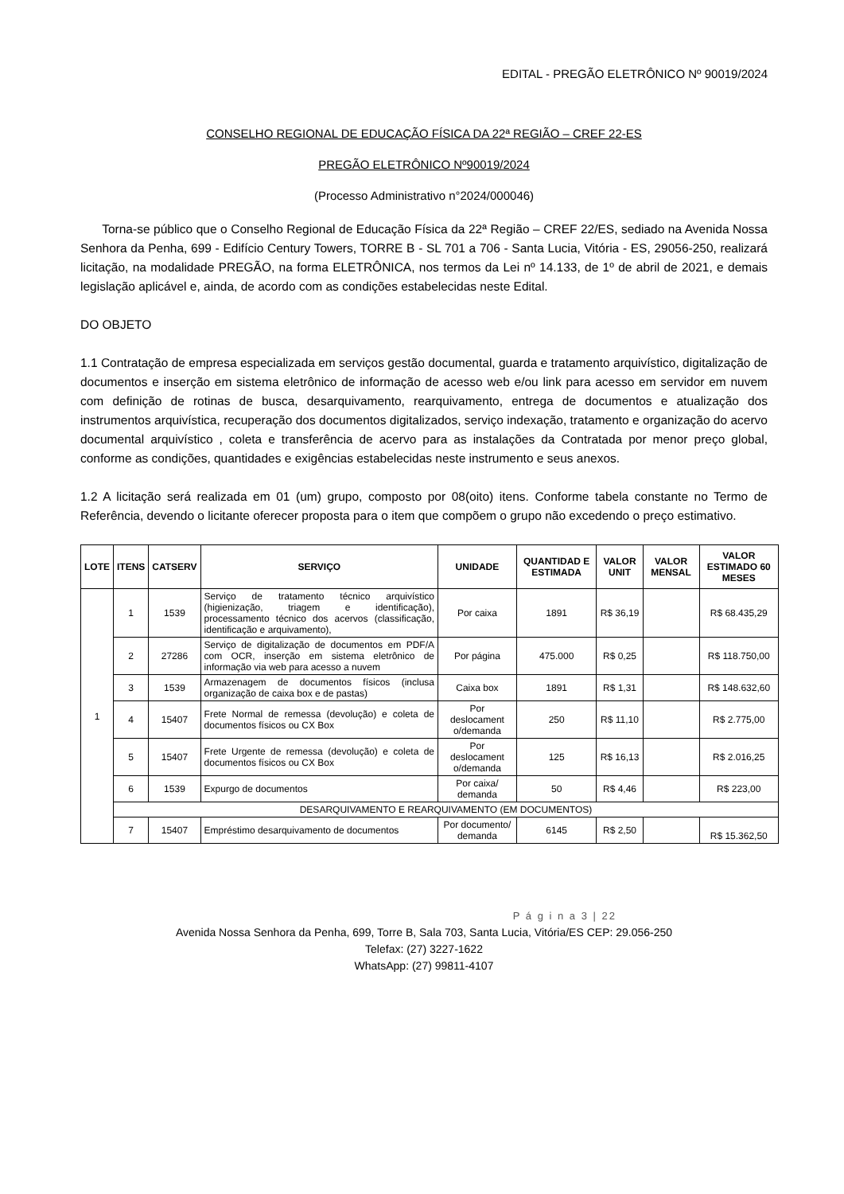EDITAL - PREGÃO ELETRÔNICO Nº 90019/2024
CONSELHO REGIONAL DE EDUCAÇÃO FÍSICA DA 22ª REGIÃO – CREF 22-ES
PREGÃO ELETRÔNICO Nº90019/2024
(Processo Administrativo n°2024/000046)
Torna-se público que o Conselho Regional de Educação Física da 22ª Região – CREF 22/ES, sediado na Avenida Nossa Senhora da Penha, 699 - Edifício Century Towers, TORRE B - SL 701 a 706 - Santa Lucia, Vitória - ES, 29056-250, realizará licitação, na modalidade PREGÃO, na forma ELETRÔNICA, nos termos da Lei nº 14.133, de 1º de abril de 2021, e demais legislação aplicável e, ainda, de acordo com as condições estabelecidas neste Edital.
DO OBJETO
1.1 Contratação de empresa especializada em serviços gestão documental, guarda e tratamento arquivístico, digitalização de documentos e inserção em sistema eletrônico de informação de acesso web e/ou link para acesso em servidor em nuvem com definição de rotinas de busca, desarquivamento, rearquivamento, entrega de documentos e atualização dos instrumentos arquivística, recuperação dos documentos digitalizados, serviço indexação, tratamento e organização do acervo documental arquivístico , coleta e transferência de acervo para as instalações da Contratada por menor preço global, conforme as condições, quantidades e exigências estabelecidas neste instrumento e seus anexos.
1.2 A licitação será realizada em 01 (um) grupo, composto por 08(oito) itens. Conforme tabela constante no Termo de Referência, devendo o licitante oferecer proposta para o item que compõem o grupo não excedendo o preço estimativo.
| LOTE | ITENS | CATSERV | SERVIÇO | UNIDADE | QUANTIDAD E ESTIMADA | VALOR UNIT | VALOR MENSAL | VALOR ESTIMADO 60 MESES |
| --- | --- | --- | --- | --- | --- | --- | --- | --- |
| 1 | 1 | 1539 | Serviço de tratamento técnico arquivístico (higienização, triagem e identificação), processamento técnico dos acervos (classificação, identificação e arquivamento), | Por caixa | 1891 | R$ 36,19 | | R$ 68.435,29 |
| | 2 | 27286 | Serviço de digitalização de documentos em PDF/A com OCR, inserção em sistema eletrônico de informação via web para acesso a nuvem | Por página | 475.000 | R$ 0,25 | | R$ 118.750,00 |
| | 3 | 1539 | Armazenagem de documentos físicos (inclusa organização de caixa box e de pastas) | Caixa box | 1891 | R$ 1,31 | | R$ 148.632,60 |
| | 4 | 15407 | Frete Normal de remessa (devolução) e coleta de documentos físicos ou CX Box | Por deslocament o/demanda | 250 | R$ 11,10 | | R$ 2.775,00 |
| | 5 | 15407 | Frete Urgente de remessa (devolução) e coleta de documentos físicos ou CX Box | Por deslocament o/demanda | 125 | R$ 16,13 | | R$ 2.016,25 |
| | 6 | 1539 | Expurgo de documentos | Por caixa/ demanda | 50 | R$ 4,46 | | R$ 223,00 |
| | DESARQUIVAMENTO E REARQUIVAMENTO (EM DOCUMENTOS) | | | | | | | |
| | 7 | 15407 | Empréstimo desarquivamento de documentos | Por documento/ demanda | 6145 | R$ 2,50 | | R$ 15.362,50 |
P á g i n a 3 | 22
Avenida Nossa Senhora da Penha, 699, Torre B, Sala 703, Santa Lucia, Vitória/ES CEP: 29.056-250
Telefax: (27) 3227-1622
WhatsApp: (27) 99811-4107